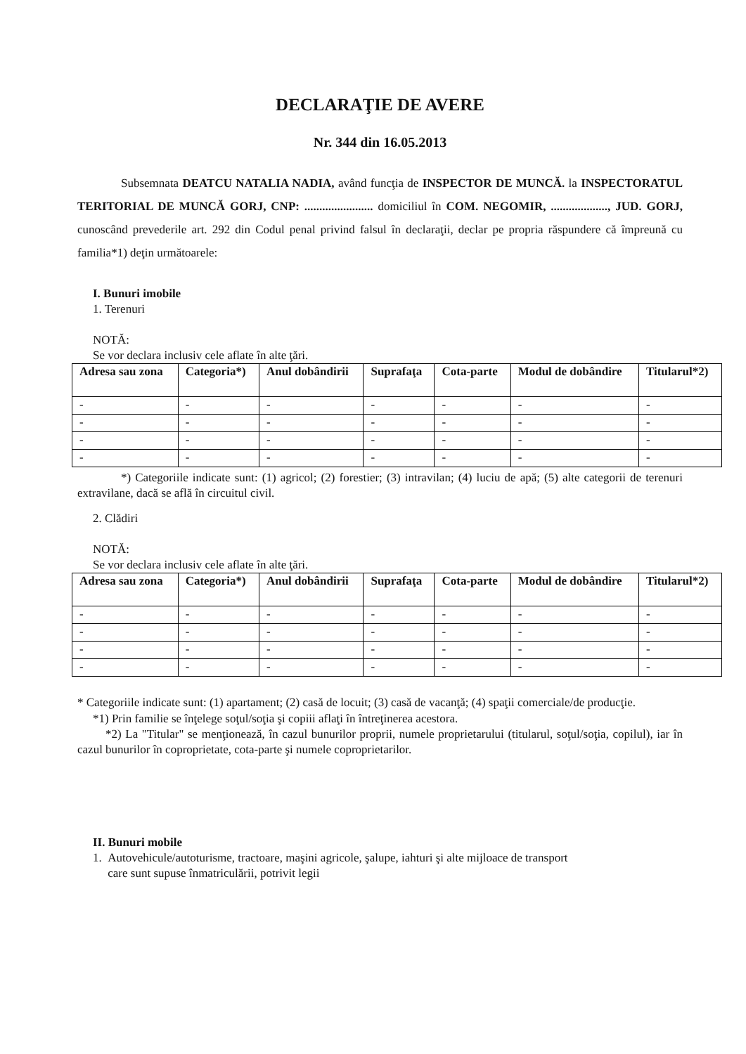DECLARAŢIE DE AVERE
Nr. 344 din 16.05.2013
Subsemnata DEATCU NATALIA NADIA, având funcţia de INSPECTOR DE MUNCĂ. la INSPECTORATUL TERITORIAL DE MUNCĂ GORJ, CNP: ....................... domiciliul în COM. NEGOMIR, ..................., JUD. GORJ, cunoscând prevederile art. 292 din Codul penal privind falsul în declaraţii, declar pe propria răspundere că împreună cu familia*1) deţin următoarele:
I. Bunuri imobile
1. Terenuri
NOTĂ:
Se vor declara inclusiv cele aflate în alte ţări.
| Adresa sau zona | Categoria*) | Anul dobândirii | Suprafaţa | Cota-parte | Modul de dobândire | Titularul*2) |
| --- | --- | --- | --- | --- | --- | --- |
| - | - | - | - | - | - | - |
| - | - | - | - | - | - | - |
| - | - | - | - | - | - | - |
| - | - | - | - | - | - | - |
*) Categoriile indicate sunt: (1) agricol; (2) forestier; (3) intravilan; (4) luciu de apă; (5) alte categorii de terenuri extravilane, dacă se află în circuitul civil.
2. Clădiri
NOTĂ:
Se vor declara inclusiv cele aflate în alte ţări.
| Adresa sau zona | Categoria*) | Anul dobândirii | Suprafaţa | Cota-parte | Modul de dobândire | Titularul*2) |
| --- | --- | --- | --- | --- | --- | --- |
| - | - | - | - | - | - | - |
| - | - | - | - | - | - | - |
| - | - | - | - | - | - | - |
| - | - | - | - | - | - | - |
* Categoriile indicate sunt: (1) apartament; (2) casă de locuit; (3) casă de vacanţă; (4) spaţii comerciale/de producţie.
*1) Prin familie se înţelege soţul/soţia şi copiii aflaţi în întreţinerea acestora.
*2) La "Titular" se menţionează, în cazul bunurilor proprii, numele proprietarului (titularul, soţul/soţia, copilul), iar în cazul bunurilor în coproprietate, cota-parte şi numele coproprietarilor.
II. Bunuri mobile
1. Autovehicule/autoturisme, tractoare, maşini agricole, şalupe, iahturi şi alte mijloace de transport
care sunt supuse înmatriculării, potrivit legii